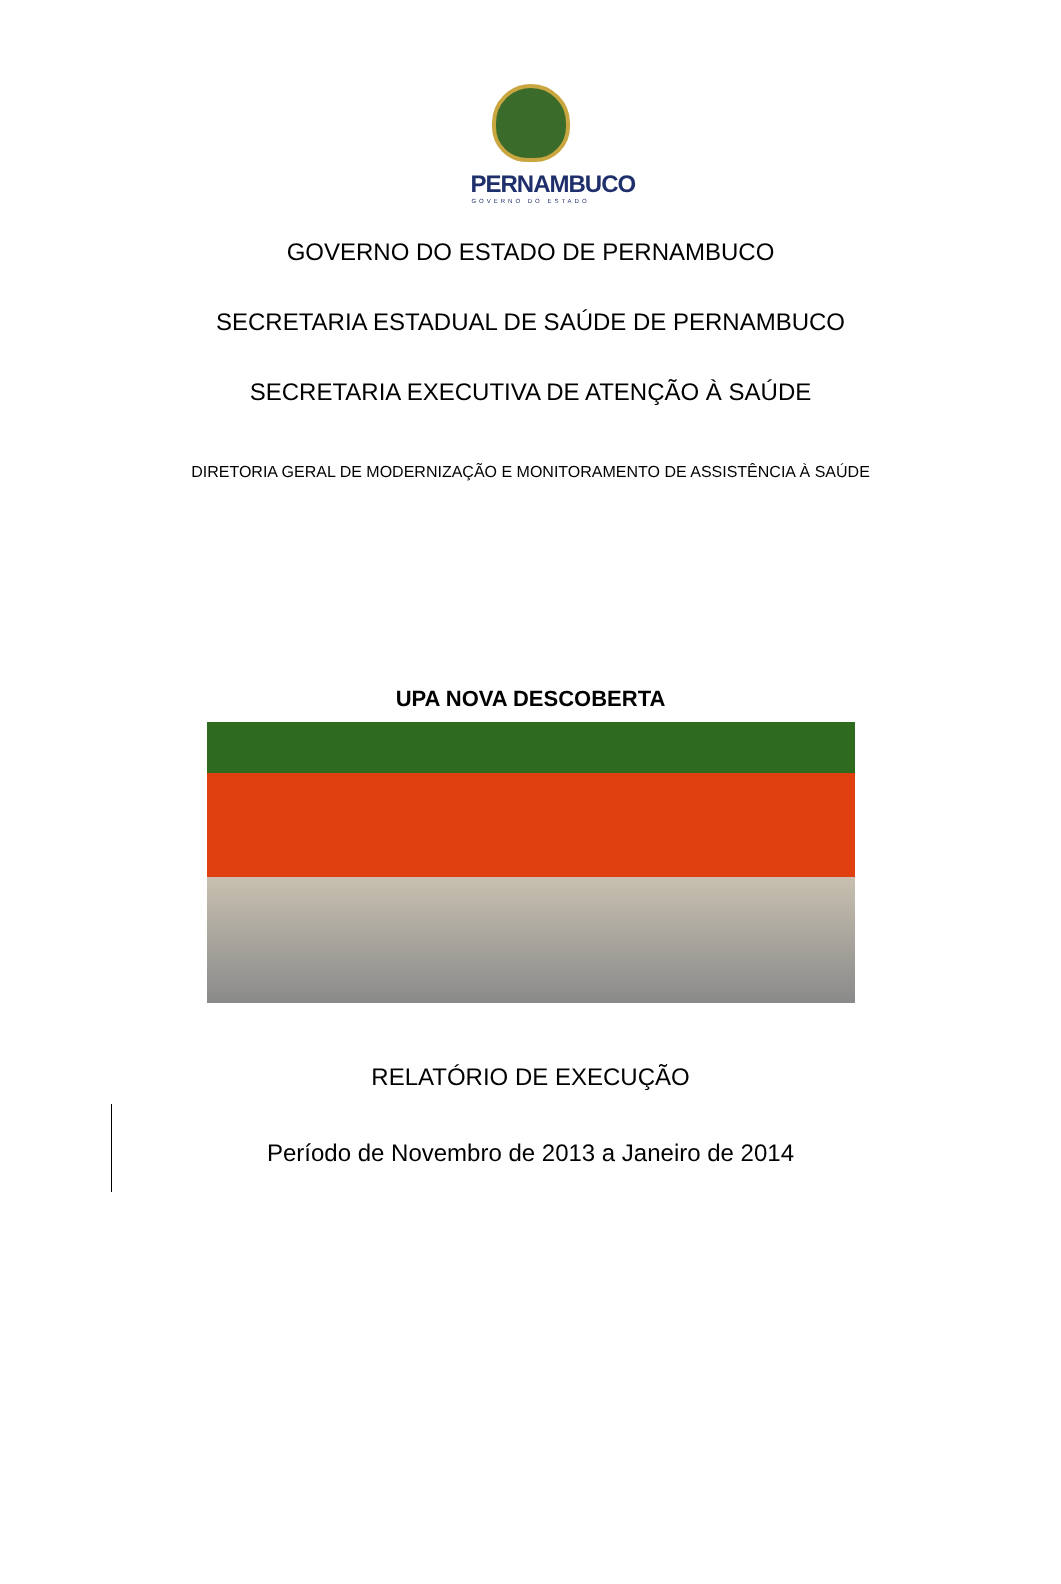PERNAMBUCO
GOVERNO DO ESTADO
GOVERNO DO ESTADO DE PERNAMBUCO
SECRETARIA ESTADUAL DE SAÚDE DE PERNAMBUCO
SECRETARIA EXECUTIVA DE ATENÇÃO À SAÚDE
DIRETORIA GERAL DE MODERNIZAÇÃO E MONITORAMENTO DE ASSISTÊNCIA À SAÚDE
UPA NOVA DESCOBERTA
RELATÓRIO DE EXECUÇÃO
Período de Novembro de 2013 a Janeiro de 2014